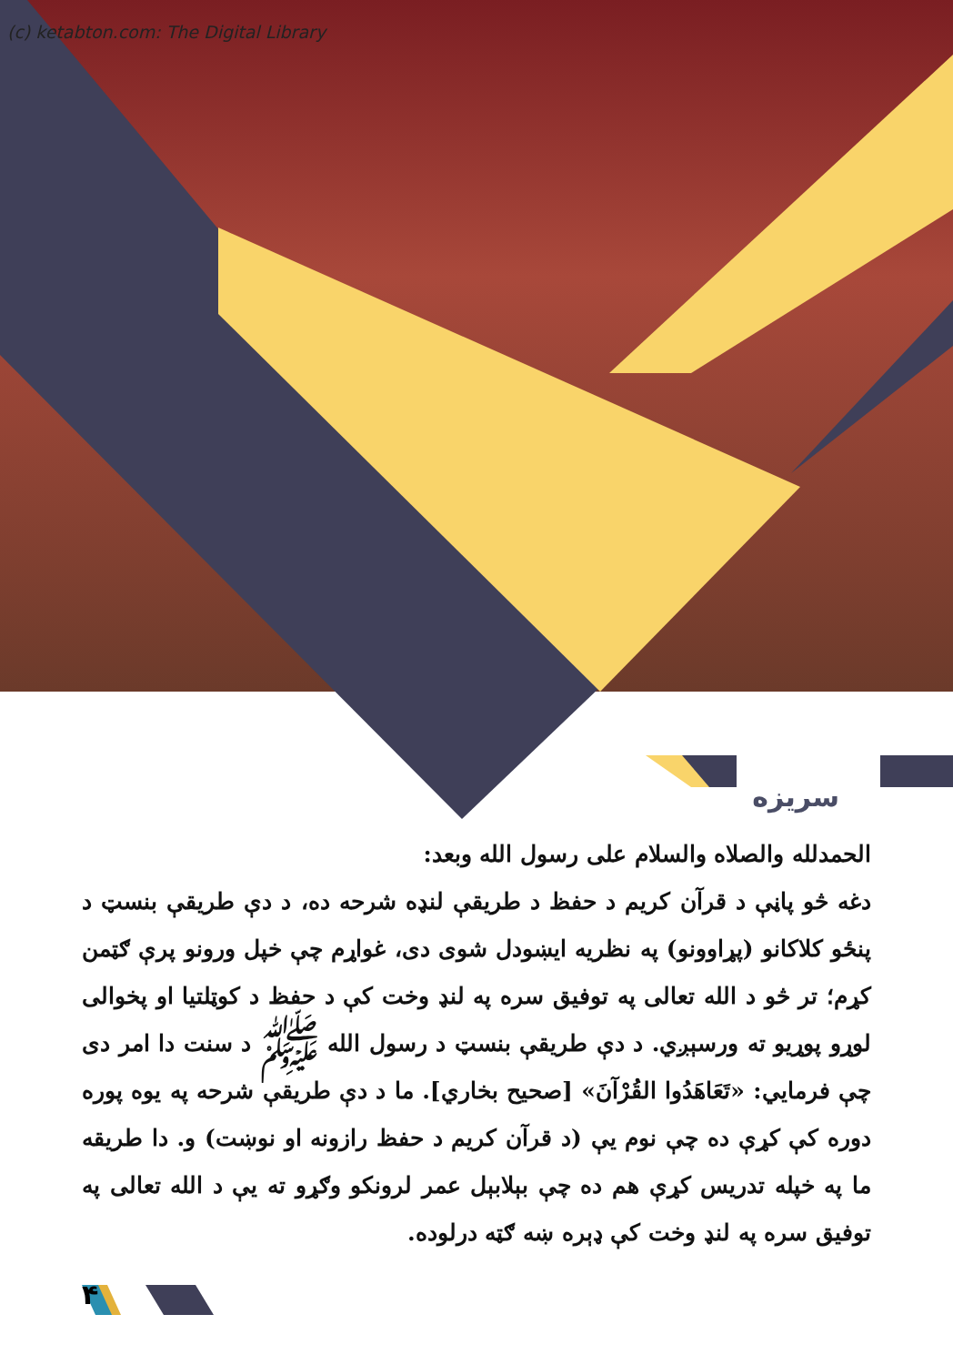(c) ketabton.com: The Digital Library
سريزه
الحمدلله والصلاه والسلام على رسول الله وبعد:
دغه څو پاڼې د قرآن کريم د حفظ د طريقې لنډه شرحه ده، د دې طريقې بنسټ د پنځو کلاکانو (پړاوونو) په نظريه ايښودل شوی دی، غواړم چې خپل ورونو پرې ګټمن کړم؛ تر څو د الله تعالی په توفيق سره په لنډ وخت کې د حفظ د کوټلتيا او پخوالی لوړو پوړيو ته ورسېږي. د دې طريقې بنسټ د رسول الله ﷺ د سنت دا امر دی چې فرمايي: «تَعَاهَدُوا القُرْآنَ» [صحيح بخاري]. ما د دې طريقې شرحه په يوه پوره دوره کې کړې ده چې نوم يې (د قرآن کريم د حفظ رازونه او نوښت) و. دا طريقه ما په خپله تدريس کړې هم ده چې بېلابېل عمر لرونکو وګړو ته يې د الله تعالی په توفيق سره په لنډ وخت کې ډېره ښه ګټه درلوده.
۴